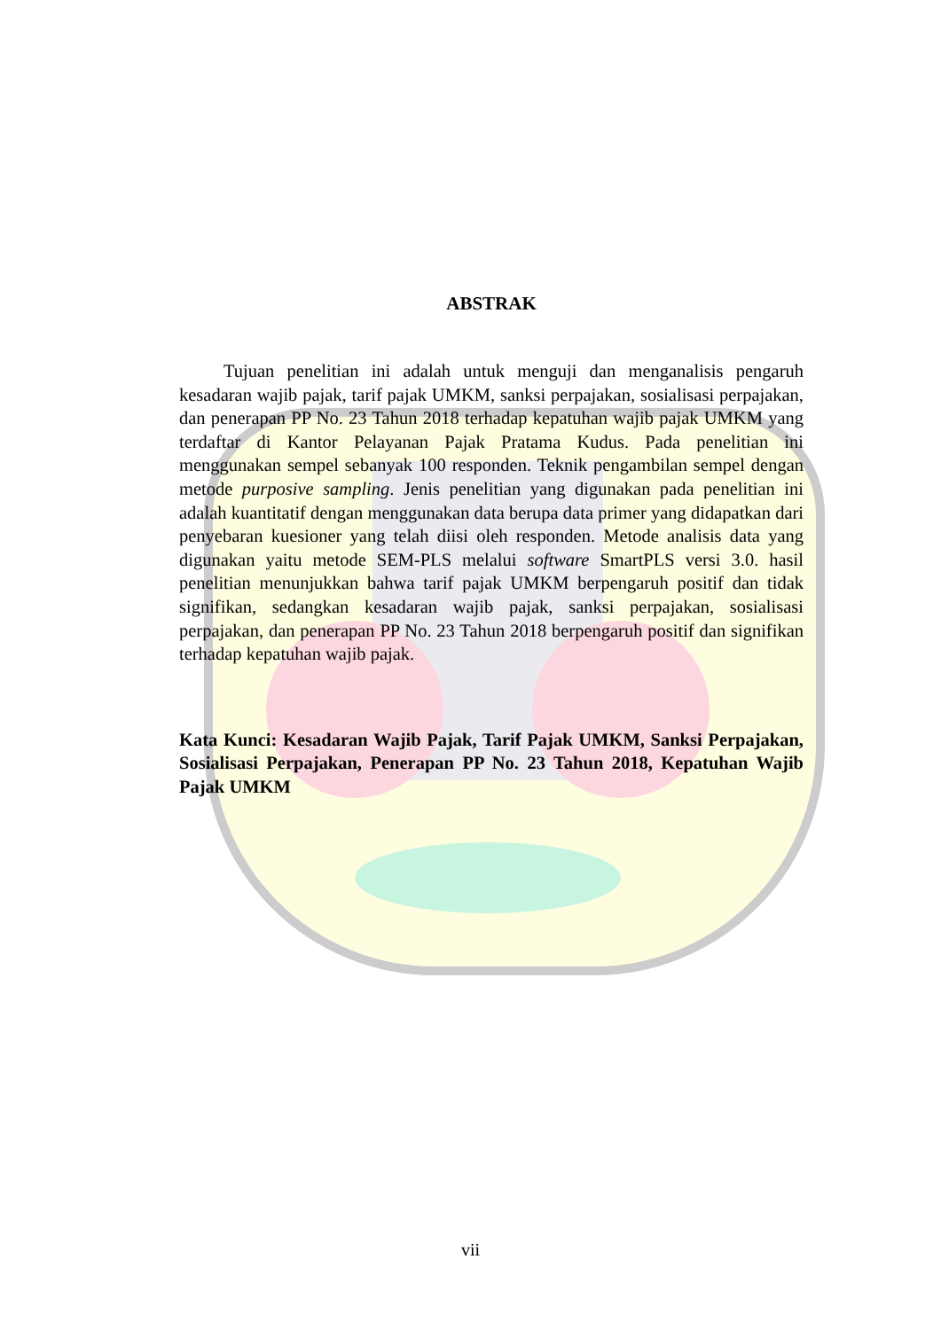ABSTRAK
Tujuan penelitian ini adalah untuk menguji dan menganalisis pengaruh kesadaran wajib pajak, tarif pajak UMKM, sanksi perpajakan, sosialisasi perpajakan, dan penerapan PP No. 23 Tahun 2018 terhadap kepatuhan wajib pajak UMKM yang terdaftar di Kantor Pelayanan Pajak Pratama Kudus. Pada penelitian ini menggunakan sempel sebanyak 100 responden. Teknik pengambilan sempel dengan metode purposive sampling. Jenis penelitian yang digunakan pada penelitian ini adalah kuantitatif dengan menggunakan data berupa data primer yang didapatkan dari penyebaran kuesioner yang telah diisi oleh responden. Metode analisis data yang digunakan yaitu metode SEM-PLS melalui software SmartPLS versi 3.0. hasil penelitian menunjukkan bahwa tarif pajak UMKM berpengaruh positif dan tidak signifikan, sedangkan kesadaran wajib pajak, sanksi perpajakan, sosialisasi perpajakan, dan penerapan PP No. 23 Tahun 2018 berpengaruh positif dan signifikan terhadap kepatuhan wajib pajak.
Kata Kunci: Kesadaran Wajib Pajak, Tarif Pajak UMKM, Sanksi Perpajakan, Sosialisasi Perpajakan, Penerapan PP No. 23 Tahun 2018, Kepatuhan Wajib Pajak UMKM
vii